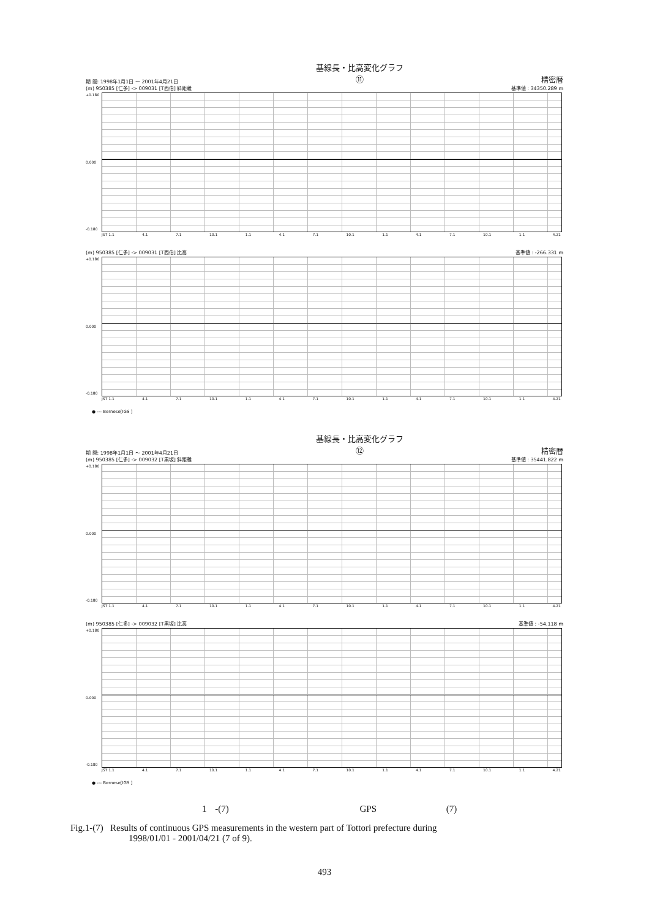期 間: 1998年1月1日 ～ 2001年4月21日 基線長・比高変化グラフ
⑪ 精密暦
(m) 950385 [仁多] -> 009031 [T西伯] 斜距離 基準値 : 34350.289 m
+0.180
0.000
-0.180
JST 1.1 4.1 7.1 10.1 1.1 4.1 7.1 10.1 1.1 4.1 7.1 10.1 1.1 4.21
(m) 950385 [仁多] -> 009031 [T西伯] 比高 基準値 : -266.331 m
+0.180
0.000
-0.180
JST 1.1 4.1 7.1 10.1 1.1 4.1 7.1 10.1 1.1 4.1 7.1 10.1 1.1 4.21
● --- Bernese[IGS ]
期 間: 1998年1月1日 ～ 2001年4月21日 基線長・比高変化グラフ
⑫ 精密暦
(m) 950385 [仁多] -> 009032 [T黒坂] 斜距離 基準値 : 35441.822 m
+0.180
0.000
-0.180
JST 1.1 4.1 7.1 10.1 1.1 4.1 7.1 10.1 1.1 4.1 7.1 10.1 1.1 4.21
(m) 950385 [仁多] -> 009032 [T黒坂] 比高 基準値 : -54.118 m
+0.180
0.000
-0.180
JST 1.1 4.1 7.1 10.1 1.1 4.1 7.1 10.1 1.1 4.1 7.1 10.1 1.1 4.21
● --- Bernese[IGS ]
1 -(7) GPS (7)
Fig.1-(7) Results of continuous GPS measurements in the western part of Tottori prefecture during
1998/01/01 - 2001/04/21 (7 of 9).
493